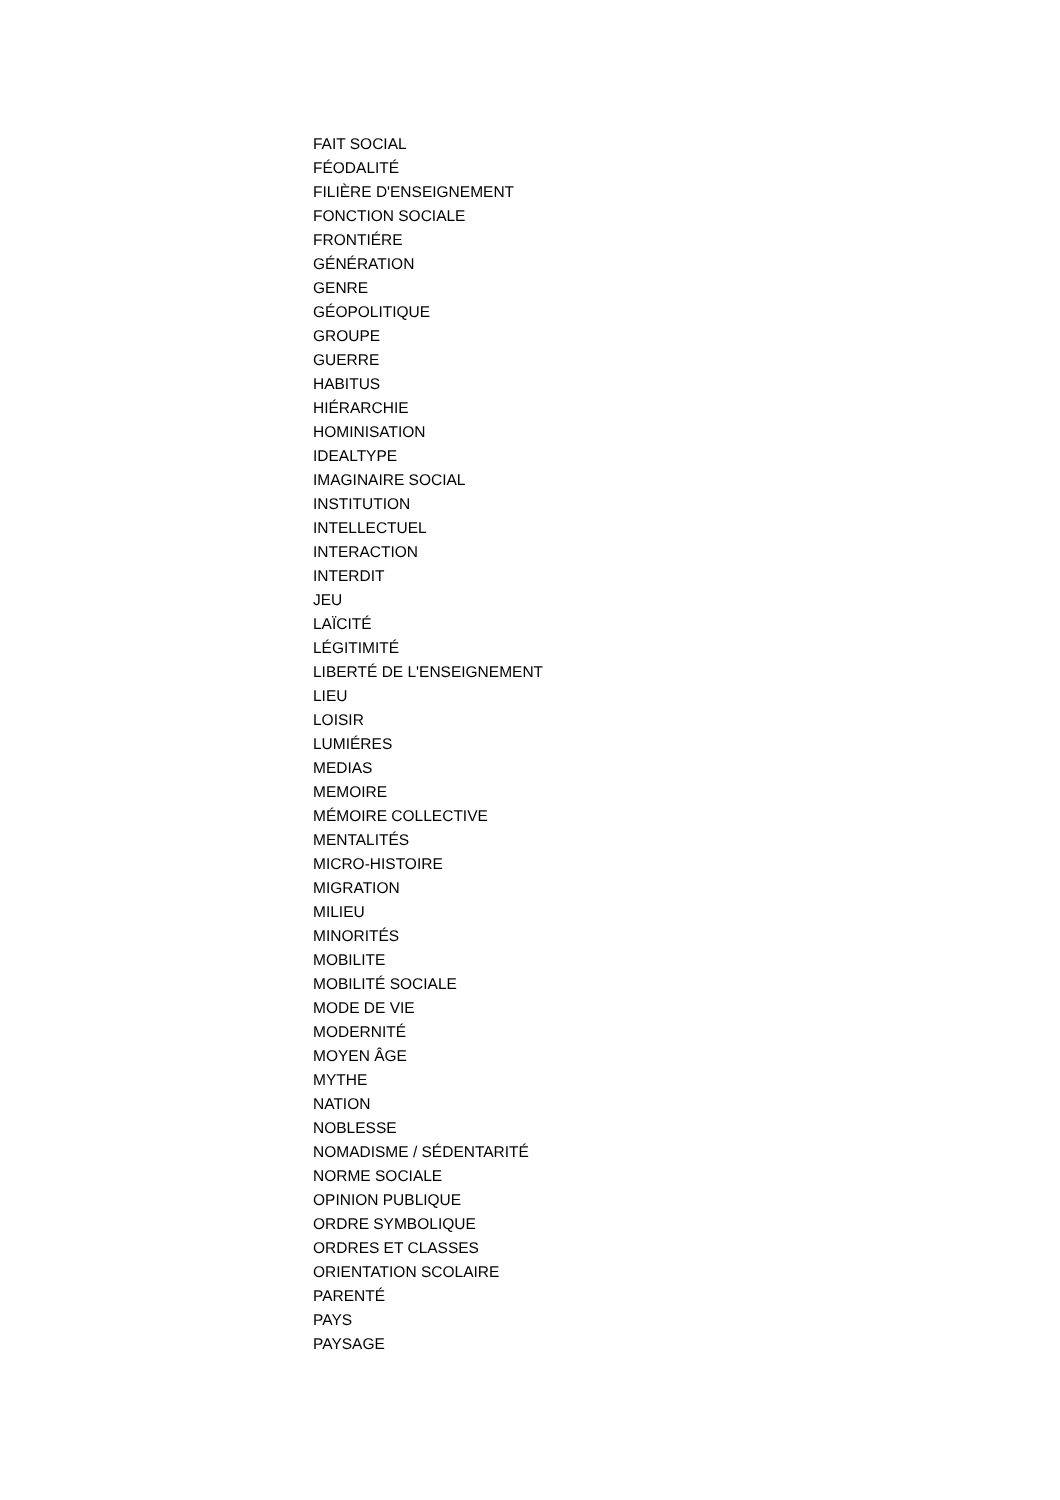FAIT SOCIAL
FÉODALITÉ
FILIÈRE D'ENSEIGNEMENT
FONCTION SOCIALE
FRONTIÉRE
GÉNÉRATION
GENRE
GÉOPOLITIQUE
GROUPE
GUERRE
HABITUS
HIÉRARCHIE
HOMINISATION
IDEALTYPE
IMAGINAIRE SOCIAL
INSTITUTION
INTELLECTUEL
INTERACTION
INTERDIT
JEU
LAÏCITÉ
LÉGITIMITÉ
LIBERTÉ DE L'ENSEIGNEMENT
LIEU
LOISIR
LUMIÉRES
MEDIAS
MEMOIRE
MÉMOIRE COLLECTIVE
MENTALITÉS
MICRO-HISTOIRE
MIGRATION
MILIEU
MINORITÉS
MOBILITE
MOBILITÉ SOCIALE
MODE DE VIE
MODERNITÉ
MOYEN ÂGE
MYTHE
NATION
NOBLESSE
NOMADISME / SÉDENTARITÉ
NORME SOCIALE
OPINION PUBLIQUE
ORDRE SYMBOLIQUE
ORDRES ET CLASSES
ORIENTATION SCOLAIRE
PARENTÉ
PAYS
PAYSAGE